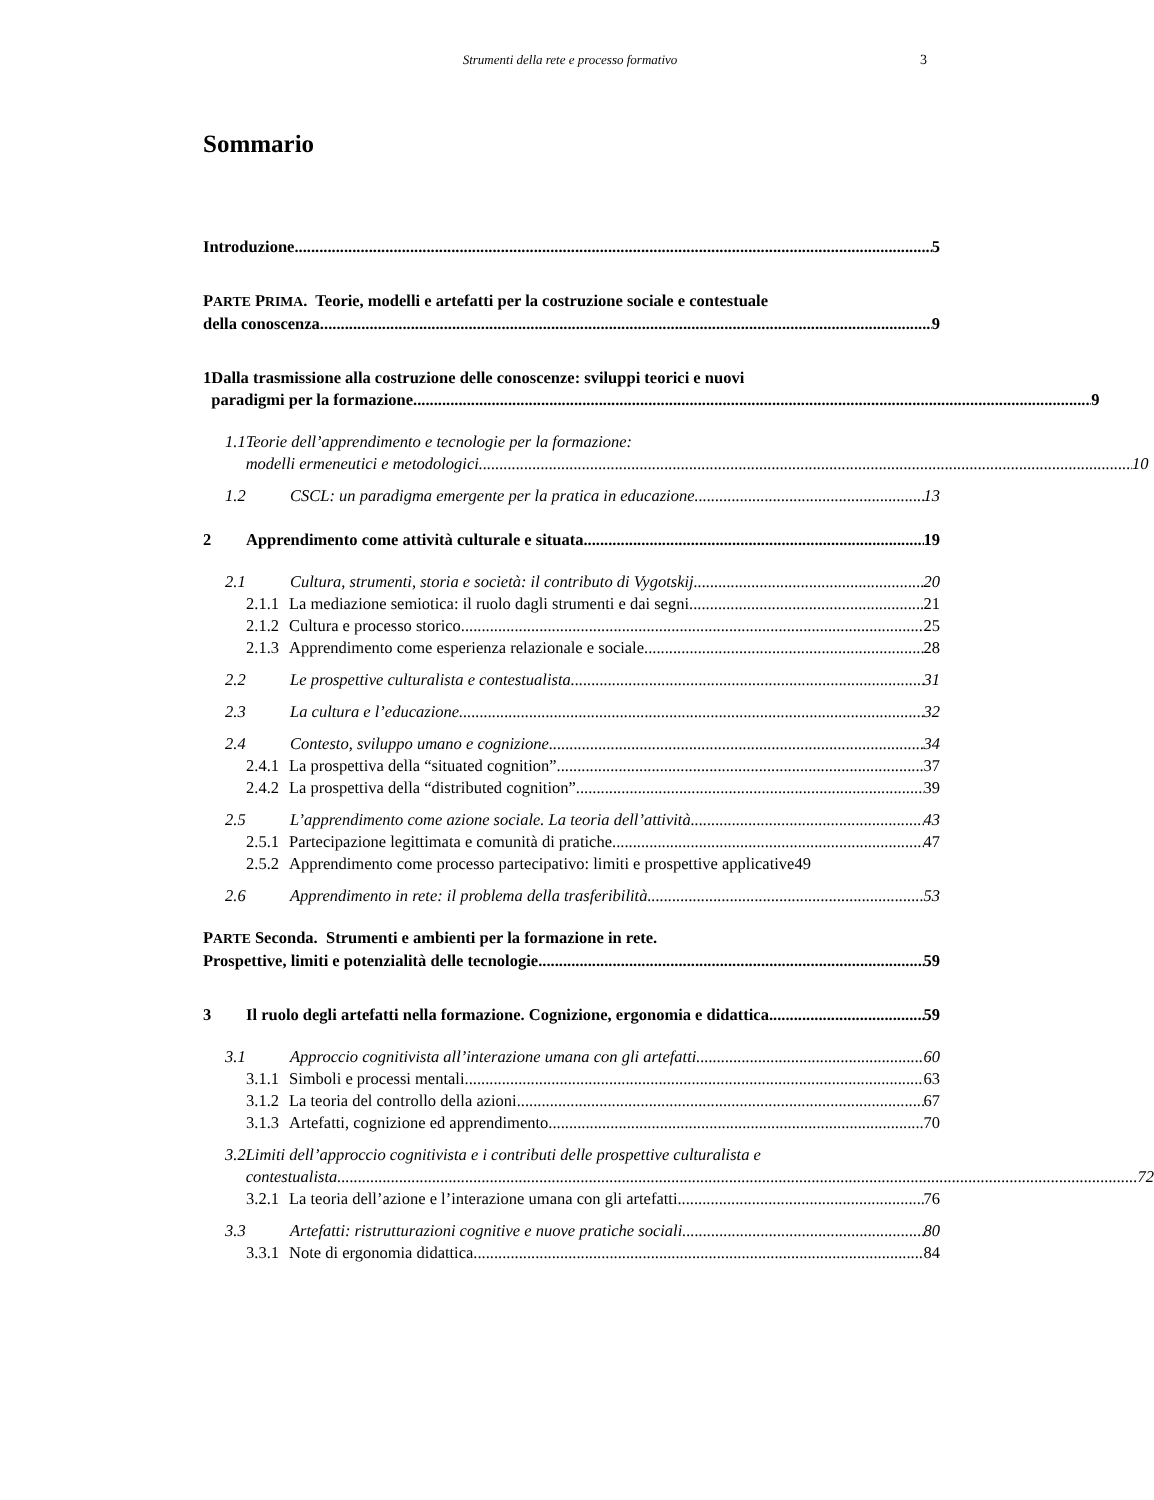Strumenti della rete e processo formativo 3
Sommario
Introduzione 5
PARTE PRIMA. Teorie, modelli e artefatti per la costruzione sociale e contestuale
della conoscenza. 9
1 Dalla trasmissione alla costruzione delle conoscenze: sviluppi teorici e nuovi
paradigmi per la formazione 9
1.1 Teorie dell’apprendimento e tecnologie per la formazione:
modelli ermeneutici e metodologici 10
1.2 CSCL: un paradigma emergente per la pratica in educazione 13
2 Apprendimento come attività culturale e situata 19
2.1 Cultura, strumenti, storia e società: il contributo di Vygotskij 20
2.1.1 La mediazione semiotica: il ruolo dagli strumenti e dai segni 21
2.1.2 Cultura e processo storico 25
2.1.3 Apprendimento come esperienza relazionale e sociale 28
2.2 Le prospettive culturalista e contestualista 31
2.3 La cultura e l’educazione 32
2.4 Contesto, sviluppo umano e cognizione 34
2.4.1 La prospettiva della “situated cognition” 37
2.4.2 La prospettiva della “distributed cognition” 39
2.5 L’apprendimento come azione sociale. La teoria dell’attività 43
2.5.1 Partecipazione legittimata e comunità di pratiche 47
2.5.2 Apprendimento come processo partecipativo: limiti e prospettive applicative 49
2.6 Apprendimento in rete: il problema della trasferibilità 53
PARTE Seconda. Strumenti e ambienti per la formazione in rete.
Prospettive, limiti e potenzialità delle tecnologie 59
3 Il ruolo degli artefatti nella formazione. Cognizione, ergonomia e didattica 59
3.1 Approccio cognitivista all’interazione umana con gli artefatti 60
3.1.1 Simboli e processi mentali 63
3.1.2 La teoria del controllo della azioni 67
3.1.3 Artefatti, cognizione ed apprendimento 70
3.2 Limiti dell’approccio cognitivista e i contributi delle prospettive culturalista e
contestualista 72
3.2.1 La teoria dell’azione e l’interazione umana con gli artefatti 76
3.3 Artefatti: ristrutturazioni cognitive e nuove pratiche sociali 80
3.3.1 Note di ergonomia didattica 84